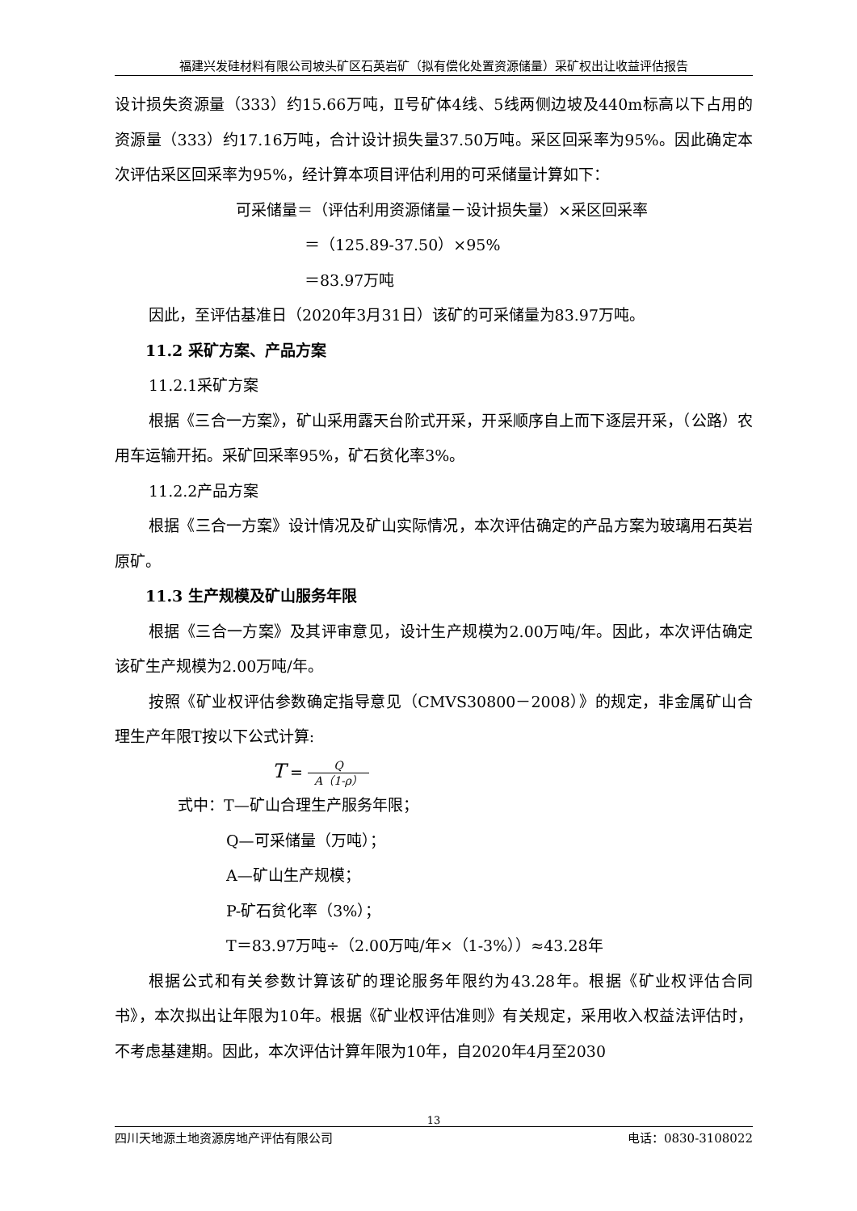福建兴发硅材料有限公司坡头矿区石英岩矿（拟有偿化处置资源储量）采矿权出让收益评估报告
设计损失资源量（333）约15.66万吨，Ⅱ号矿体4线、5线两侧边坡及440m标高以下占用的资源量（333）约17.16万吨，合计设计损失量37.50万吨。采区回采率为95%。因此确定本次评估采区回采率为95%，经计算本项目评估利用的可采储量计算如下：
可采储量＝（评估利用资源储量－设计损失量）×采区回采率
＝（125.89-37.50）×95%
＝83.97万吨
因此，至评估基准日（2020年3月31日）该矿的可采储量为83.97万吨。
11.2 采矿方案、产品方案
11.2.1采矿方案
根据《三合一方案》，矿山采用露天台阶式开采，开采顺序自上而下逐层开采，（公路）农用车运输开拓。采矿回采率95%，矿石贫化率3%。
11.2.2产品方案
根据《三合一方案》设计情况及矿山实际情况，本次评估确定的产品方案为玻璃用石英岩原矿。
11.3 生产规模及矿山服务年限
根据《三合一方案》及其评审意见，设计生产规模为2.00万吨/年。因此，本次评估确定该矿生产规模为2.00万吨/年。
按照《矿业权评估参数确定指导意见（CMVS30800－2008）》的规定，非金属矿山合理生产年限T按以下公式计算:
T = Q A（1-ρ）
式中：T—矿山合理生产服务年限；
Q—可采储量（万吨）；
A—矿山生产规模；
P-矿石贫化率（3%）；
T＝83.97万吨÷（2.00万吨/年×（1-3%））≈43.28年
根据公式和有关参数计算该矿的理论服务年限约为43.28年。根据《矿业权评估合同书》，本次拟出让年限为10年。根据《矿业权评估准则》有关规定，采用收入权益法评估时，不考虑基建期。因此，本次评估计算年限为10年，自2020年4月至2030
13
四川天地源土地资源房地产评估有限公司 电话：0830-3108022